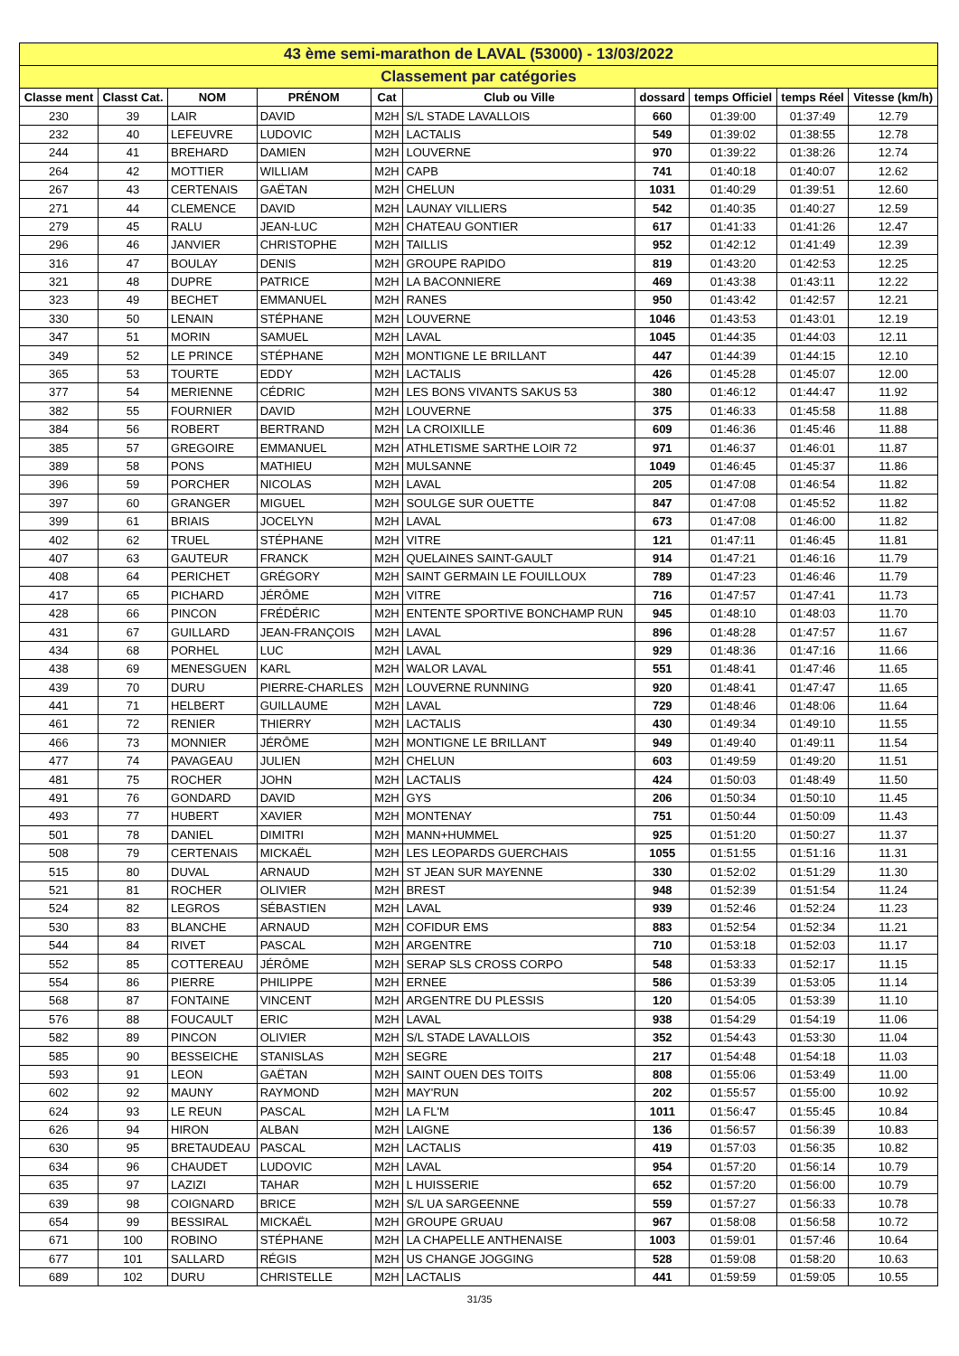| 43 ème semi-marathon de LAVAL (53000) - 13/03/2022 | | | | | | | | | |
| Classement par catégories | | | | | | | | | |
| Classe ment | Classt Cat. | NOM | PRÉNOM | Cat | Club ou Ville | dossard | temps Officiel | temps Réel | Vitesse (km/h) |
| 230 | 39 | LAIR | DAVID | M2H | S/L STADE LAVALLOIS | 660 | 01:39:00 | 01:37:49 | 12.79 |
| 232 | 40 | LEFEUVRE | LUDOVIC | M2H | LACTALIS | 549 | 01:39:02 | 01:38:55 | 12.78 |
| 244 | 41 | BREHARD | DAMIEN | M2H | LOUVERNE | 970 | 01:39:22 | 01:38:26 | 12.74 |
| 264 | 42 | MOTTIER | WILLIAM | M2H | CAPB | 741 | 01:40:18 | 01:40:07 | 12.62 |
| 267 | 43 | CERTENAIS | GAËTAN | M2H | CHELUN | 1031 | 01:40:29 | 01:39:51 | 12.60 |
| 271 | 44 | CLEMENCE | DAVID | M2H | LAUNAY VILLIERS | 542 | 01:40:35 | 01:40:27 | 12.59 |
| 279 | 45 | RALU | JEAN-LUC | M2H | CHATEAU GONTIER | 617 | 01:41:33 | 01:41:26 | 12.47 |
| 296 | 46 | JANVIER | CHRISTOPHE | M2H | TAILLIS | 952 | 01:42:12 | 01:41:49 | 12.39 |
| 316 | 47 | BOULAY | DENIS | M2H | GROUPE RAPIDO | 819 | 01:43:20 | 01:42:53 | 12.25 |
| 321 | 48 | DUPRE | PATRICE | M2H | LA BACONNIERE | 469 | 01:43:38 | 01:43:11 | 12.22 |
| 323 | 49 | BECHET | EMMANUEL | M2H | RANES | 950 | 01:43:42 | 01:42:57 | 12.21 |
| 330 | 50 | LENAIN | STÉPHANE | M2H | LOUVERNE | 1046 | 01:43:53 | 01:43:01 | 12.19 |
| 347 | 51 | MORIN | SAMUEL | M2H | LAVAL | 1045 | 01:44:35 | 01:44:03 | 12.11 |
| 349 | 52 | LE PRINCE | STÉPHANE | M2H | MONTIGNE LE BRILLANT | 447 | 01:44:39 | 01:44:15 | 12.10 |
| 365 | 53 | TOURTE | EDDY | M2H | LACTALIS | 426 | 01:45:28 | 01:45:07 | 12.00 |
| 377 | 54 | MERIENNE | CÉDRIC | M2H | LES BONS VIVANTS SAKUS 53 | 380 | 01:46:12 | 01:44:47 | 11.92 |
| 382 | 55 | FOURNIER | DAVID | M2H | LOUVERNE | 375 | 01:46:33 | 01:45:58 | 11.88 |
| 384 | 56 | ROBERT | BERTRAND | M2H | LA CROIXILLE | 609 | 01:46:36 | 01:45:46 | 11.88 |
| 385 | 57 | GREGOIRE | EMMANUEL | M2H | ATHLETISME SARTHE LOIR 72 | 971 | 01:46:37 | 01:46:01 | 11.87 |
| 389 | 58 | PONS | MATHIEU | M2H | MULSANNE | 1049 | 01:46:45 | 01:45:37 | 11.86 |
| 396 | 59 | PORCHER | NICOLAS | M2H | LAVAL | 205 | 01:47:08 | 01:46:54 | 11.82 |
| 397 | 60 | GRANGER | MIGUEL | M2H | SOULGE SUR OUETTE | 847 | 01:47:08 | 01:45:52 | 11.82 |
| 399 | 61 | BRIAIS | JOCELYN | M2H | LAVAL | 673 | 01:47:08 | 01:46:00 | 11.82 |
| 402 | 62 | TRUEL | STÉPHANE | M2H | VITRE | 121 | 01:47:11 | 01:46:45 | 11.81 |
| 407 | 63 | GAUTEUR | FRANCK | M2H | QUELAINES SAINT-GAULT | 914 | 01:47:21 | 01:46:16 | 11.79 |
| 408 | 64 | PERICHET | GRÉGORY | M2H | SAINT GERMAIN LE FOUILLOUX | 789 | 01:47:23 | 01:46:46 | 11.79 |
| 417 | 65 | PICHARD | JÉRÔME | M2H | VITRE | 716 | 01:47:57 | 01:47:41 | 11.73 |
| 428 | 66 | PINCON | FRÉDÉRIC | M2H | ENTENTE SPORTIVE BONCHAMP RUN | 945 | 01:48:10 | 01:48:03 | 11.70 |
| 431 | 67 | GUILLARD | JEAN-FRANÇOIS | M2H | LAVAL | 896 | 01:48:28 | 01:47:57 | 11.67 |
| 434 | 68 | PORHEL | LUC | M2H | LAVAL | 929 | 01:48:36 | 01:47:16 | 11.66 |
| 438 | 69 | MENESGUEN | KARL | M2H | WALOR LAVAL | 551 | 01:48:41 | 01:47:46 | 11.65 |
| 439 | 70 | DURU | PIERRE-CHARLES | M2H | LOUVERNE RUNNING | 920 | 01:48:41 | 01:47:47 | 11.65 |
| 441 | 71 | HELBERT | GUILLAUME | M2H | LAVAL | 729 | 01:48:46 | 01:48:06 | 11.64 |
| 461 | 72 | RENIER | THIERRY | M2H | LACTALIS | 430 | 01:49:34 | 01:49:10 | 11.55 |
| 466 | 73 | MONNIER | JÉRÔME | M2H | MONTIGNE LE BRILLANT | 949 | 01:49:40 | 01:49:11 | 11.54 |
| 477 | 74 | PAVAGEAU | JULIEN | M2H | CHELUN | 603 | 01:49:59 | 01:49:20 | 11.51 |
| 481 | 75 | ROCHER | JOHN | M2H | LACTALIS | 424 | 01:50:03 | 01:48:49 | 11.50 |
| 491 | 76 | GONDARD | DAVID | M2H | GYS | 206 | 01:50:34 | 01:50:10 | 11.45 |
| 493 | 77 | HUBERT | XAVIER | M2H | MONTENAY | 751 | 01:50:44 | 01:50:09 | 11.43 |
| 501 | 78 | DANIEL | DIMITRI | M2H | MANN+HUMMEL | 925 | 01:51:20 | 01:50:27 | 11.37 |
| 508 | 79 | CERTENAIS | MICKAËL | M2H | LES LEOPARDS GUERCHAIS | 1055 | 01:51:55 | 01:51:16 | 11.31 |
| 515 | 80 | DUVAL | ARNAUD | M2H | ST JEAN SUR MAYENNE | 330 | 01:52:02 | 01:51:29 | 11.30 |
| 521 | 81 | ROCHER | OLIVIER | M2H | BREST | 948 | 01:52:39 | 01:51:54 | 11.24 |
| 524 | 82 | LEGROS | SÉBASTIEN | M2H | LAVAL | 939 | 01:52:46 | 01:52:24 | 11.23 |
| 530 | 83 | BLANCHE | ARNAUD | M2H | COFIDUR EMS | 883 | 01:52:54 | 01:52:34 | 11.21 |
| 544 | 84 | RIVET | PASCAL | M2H | ARGENTRE | 710 | 01:53:18 | 01:52:03 | 11.17 |
| 552 | 85 | COTTEREAU | JÉRÔME | M2H | SERAP SLS CROSS CORPO | 548 | 01:53:33 | 01:52:17 | 11.15 |
| 554 | 86 | PIERRE | PHILIPPE | M2H | ERNEE | 586 | 01:53:39 | 01:53:05 | 11.14 |
| 568 | 87 | FONTAINE | VINCENT | M2H | ARGENTRE DU PLESSIS | 120 | 01:54:05 | 01:53:39 | 11.10 |
| 576 | 88 | FOUCAULT | ERIC | M2H | LAVAL | 938 | 01:54:29 | 01:54:19 | 11.06 |
| 582 | 89 | PINCON | OLIVIER | M2H | S/L STADE LAVALLOIS | 352 | 01:54:43 | 01:53:30 | 11.04 |
| 585 | 90 | BESSEICHE | STANISLAS | M2H | SEGRE | 217 | 01:54:48 | 01:54:18 | 11.03 |
| 593 | 91 | LEON | GAËTAN | M2H | SAINT OUEN DES TOITS | 808 | 01:55:06 | 01:53:49 | 11.00 |
| 602 | 92 | MAUNY | RAYMOND | M2H | MAY'RUN | 202 | 01:55:57 | 01:55:00 | 10.92 |
| 624 | 93 | LE REUN | PASCAL | M2H | LA FL'M | 1011 | 01:56:47 | 01:55:45 | 10.84 |
| 626 | 94 | HIRON | ALBAN | M2H | LAIGNE | 136 | 01:56:57 | 01:56:39 | 10.83 |
| 630 | 95 | BRETAUDEAU | PASCAL | M2H | LACTALIS | 419 | 01:57:03 | 01:56:35 | 10.82 |
| 634 | 96 | CHAUDET | LUDOVIC | M2H | LAVAL | 954 | 01:57:20 | 01:56:14 | 10.79 |
| 635 | 97 | LAZIZI | TAHAR | M2H | L HUISSERIE | 652 | 01:57:20 | 01:56:00 | 10.79 |
| 639 | 98 | COIGNARD | BRICE | M2H | S/L UA SARGEENNE | 559 | 01:57:27 | 01:56:33 | 10.78 |
| 654 | 99 | BESSIRAL | MICKAËL | M2H | GROUPE GRUAU | 967 | 01:58:08 | 01:56:58 | 10.72 |
| 671 | 100 | ROBINO | STÉPHANE | M2H | LA CHAPELLE ANTHENAISE | 1003 | 01:59:01 | 01:57:46 | 10.64 |
| 677 | 101 | SALLARD | RÉGIS | M2H | US CHANGE JOGGING | 528 | 01:59:08 | 01:58:20 | 10.63 |
| 689 | 102 | DURU | CHRISTELLE | M2H | LACTALIS | 441 | 01:59:59 | 01:59:05 | 10.55 |
31/35